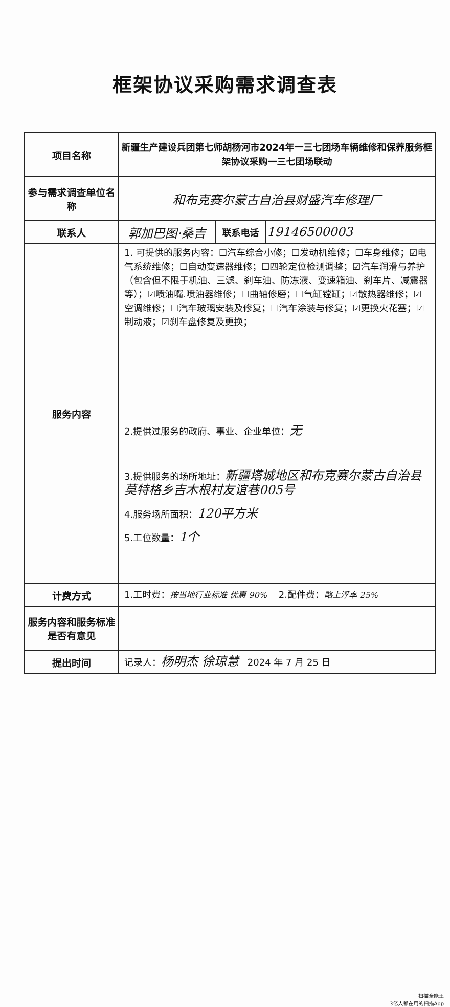框架协议采购需求调查表
| 项目名称 | 新疆生产建设兵团第七师胡杨河市2024年一三七团场车辆维修和保养服务框架协议采购一三七团场联动 | | |
| 参与需求调查单位名称 | 和布克赛尔蒙古自治县财盛汽车修理厂 | | |
| 联系人 | 郭加巴图·桑吉 | 联系电话 | 19146500003 |
| 服务内容 | 1. 可提供的服务内容：☐汽车综合小修；☐发动机维修；☐车身维修；☑电气系统维修；☐自动变速器维修；☐四轮定位检测调整；☑汽车润滑与养护（包含但不限于机油、三滤、刹车油、防冻液、变速箱油、刹车片、减震器等）；☑喷油嘴.喷油器维修；☐曲轴修磨；☐气缸镗缸；☑散热器维修；☑空调维修；☐汽车玻璃安装及修复；☐汽车涂装与修复；☑更换火花塞；☑制动液；☑刹车盘修复及更换； 2.提供过服务的政府、事业、企业单位： 无 3.提供服务的场所地址： 新疆塔城地区和布克赛尔蒙古自治县莫特格乡吉木根村友谊巷005号 4.服务场所面积： 120平方米 5.工位数量： 1个 | | |
| 计费方式 | 1.工时费： 按当地行业标准 优惠 90% 2.配件费： 略上浮率 25% | | |
| 服务内容和服务标准是否有意见 | | | |
| 提出时间 | 记录人： 杨明杰 徐琼慧 2024 年 7 月 25 日 | | |
扫描全能王
3亿人都在用的扫描App